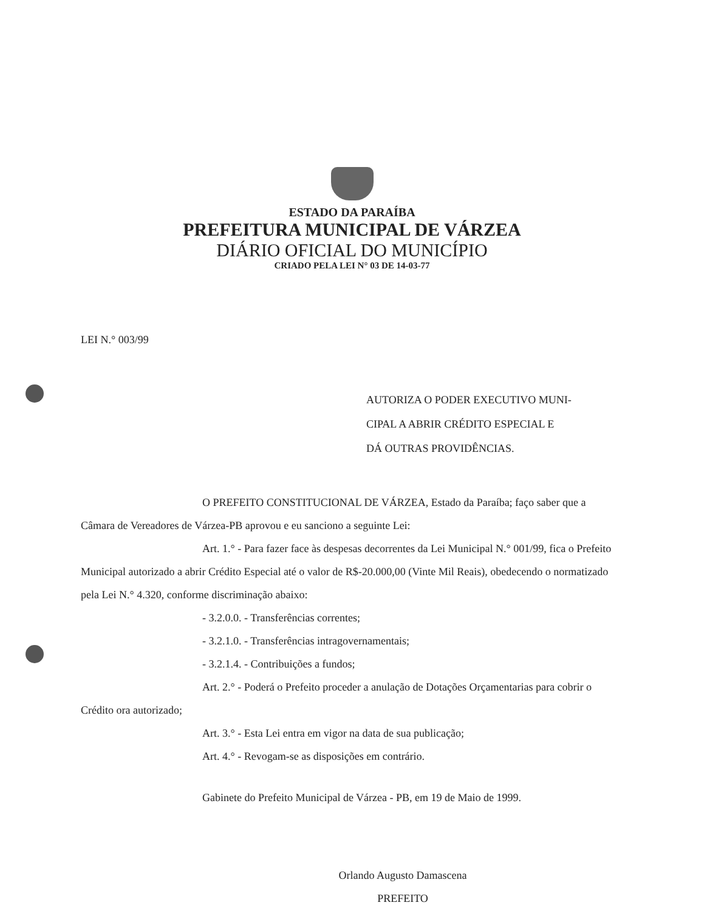ESTADO DA PARAÍBA
PREFEITURA MUNICIPAL DE VÁRZEA
DIÁRIO OFICIAL DO MUNICÍPIO
CRIADO PELA LEI N° 03 DE 14-03-77
LEI N.° 003/99
AUTORIZA O PODER EXECUTIVO MUNI-
CIPAL A ABRIR CRÉDITO ESPECIAL E
DÁ OUTRAS PROVIDÊNCIAS.
O PREFEITO CONSTITUCIONAL DE VÁRZEA, Estado da Paraíba; faço saber que a Câmara de Vereadores de Várzea-PB aprovou e eu sanciono a seguinte Lei:
Art. 1.° - Para fazer face às despesas decorrentes da Lei Municipal N.° 001/99, fica o Prefeito Municipal autorizado a abrir Crédito Especial até o valor de R$-20.000,00 (Vinte Mil Reais), obedecendo o normatizado pela Lei N.° 4.320, conforme discriminação abaixo:
- 3.2.0.0. - Transferências correntes;
- 3.2.1.0. - Transferências intragovernamentais;
- 3.2.1.4. - Contribuições a fundos;
Art. 2.° - Poderá o Prefeito proceder a anulação de Dotações Orçamentarias para cobrir o Crédito ora autorizado;
Art. 3.° - Esta Lei entra em vigor na data de sua publicação;
Art. 4.° - Revogam-se as disposições em contrário.
Gabinete do Prefeito Municipal de Várzea - PB, em 19 de Maio de 1999.
Orlando Augusto Damascena
PREFEITO